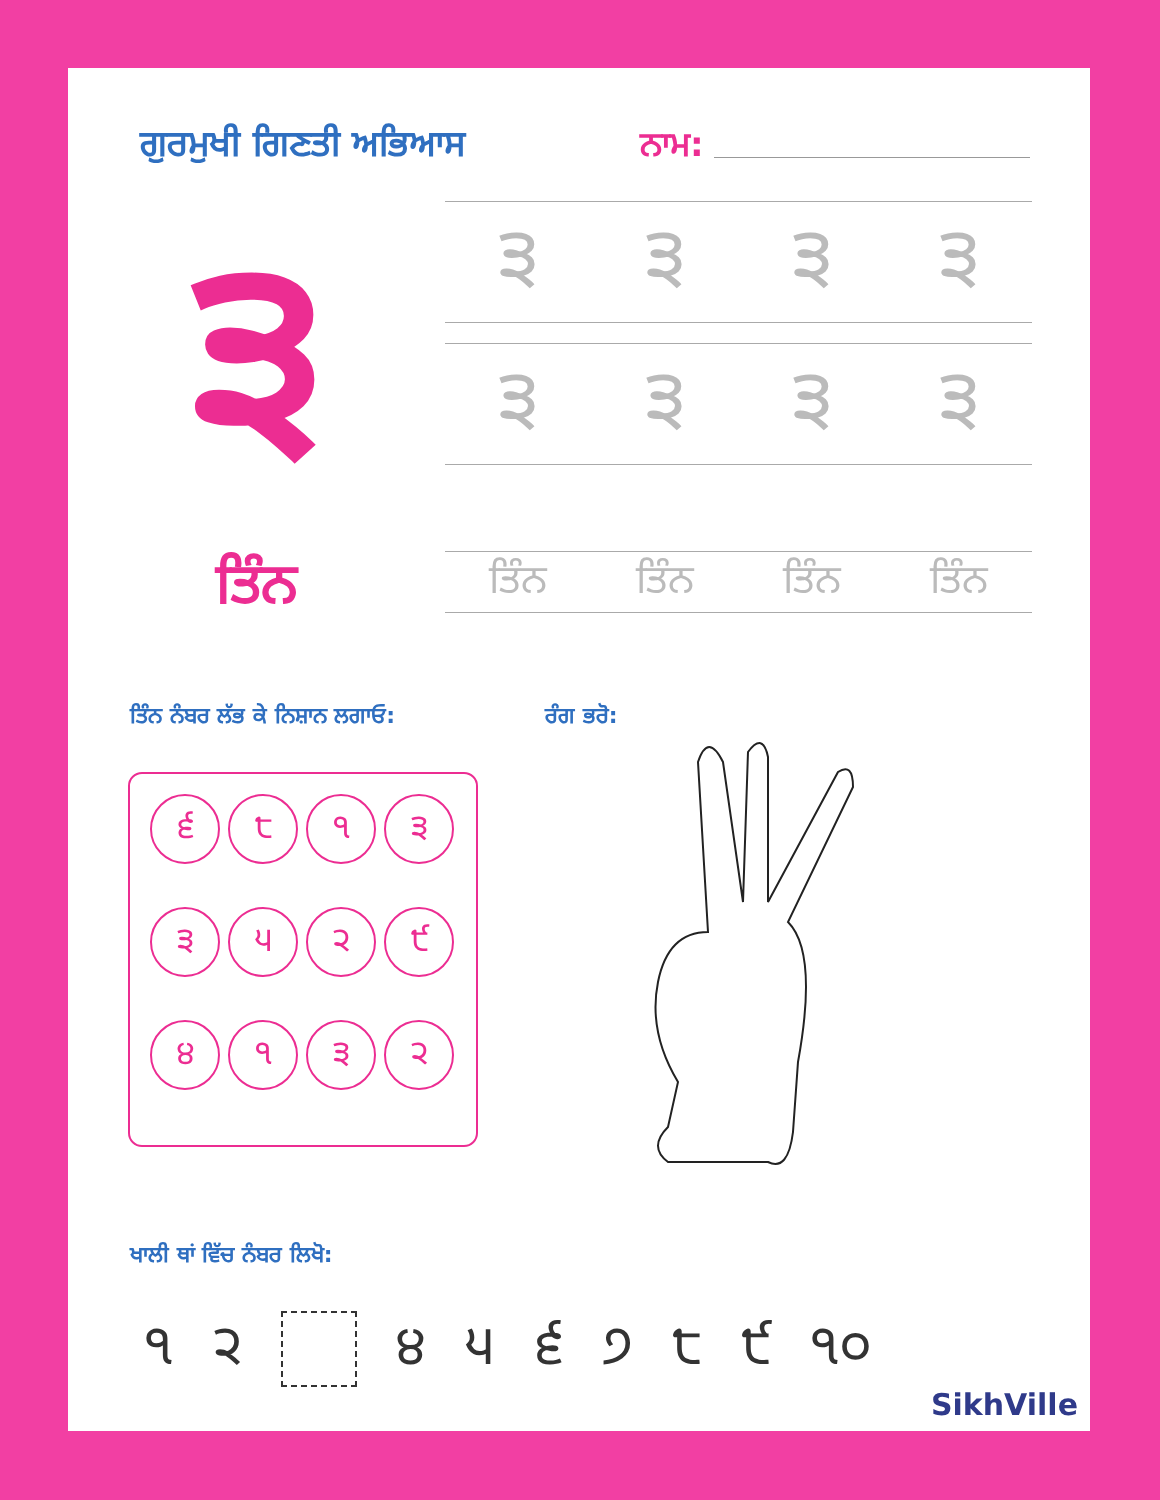ਗੁਰਮੁਖੀ ਗਿਣਤੀ ਅਭਿਆਸ ਨਾਮ:
੩
੩੩੩੩
੩੩੩੩
ਤਿੰਨ
ਤਿੰਨ ਤਿੰਨ ਤਿੰਨ ਤਿੰਨ
ਤਿੰਨ ਨੰਬਰ ਲੱਭ ਕੇ ਨਿਸ਼ਾਨ ਲਗਾਓ: ਰੰਗ ਭਰੋ:
੬
੮
੧
੩
੩
੫
੨
੯
੪
੧
੩
੨
ਖਾਲੀ ਥਾਂ ਵਿੱਚ ਨੰਬਰ ਲਿਖੋ:
੧ ੨ ੪੫੬੭੮੯ ੧੦
SikhVille